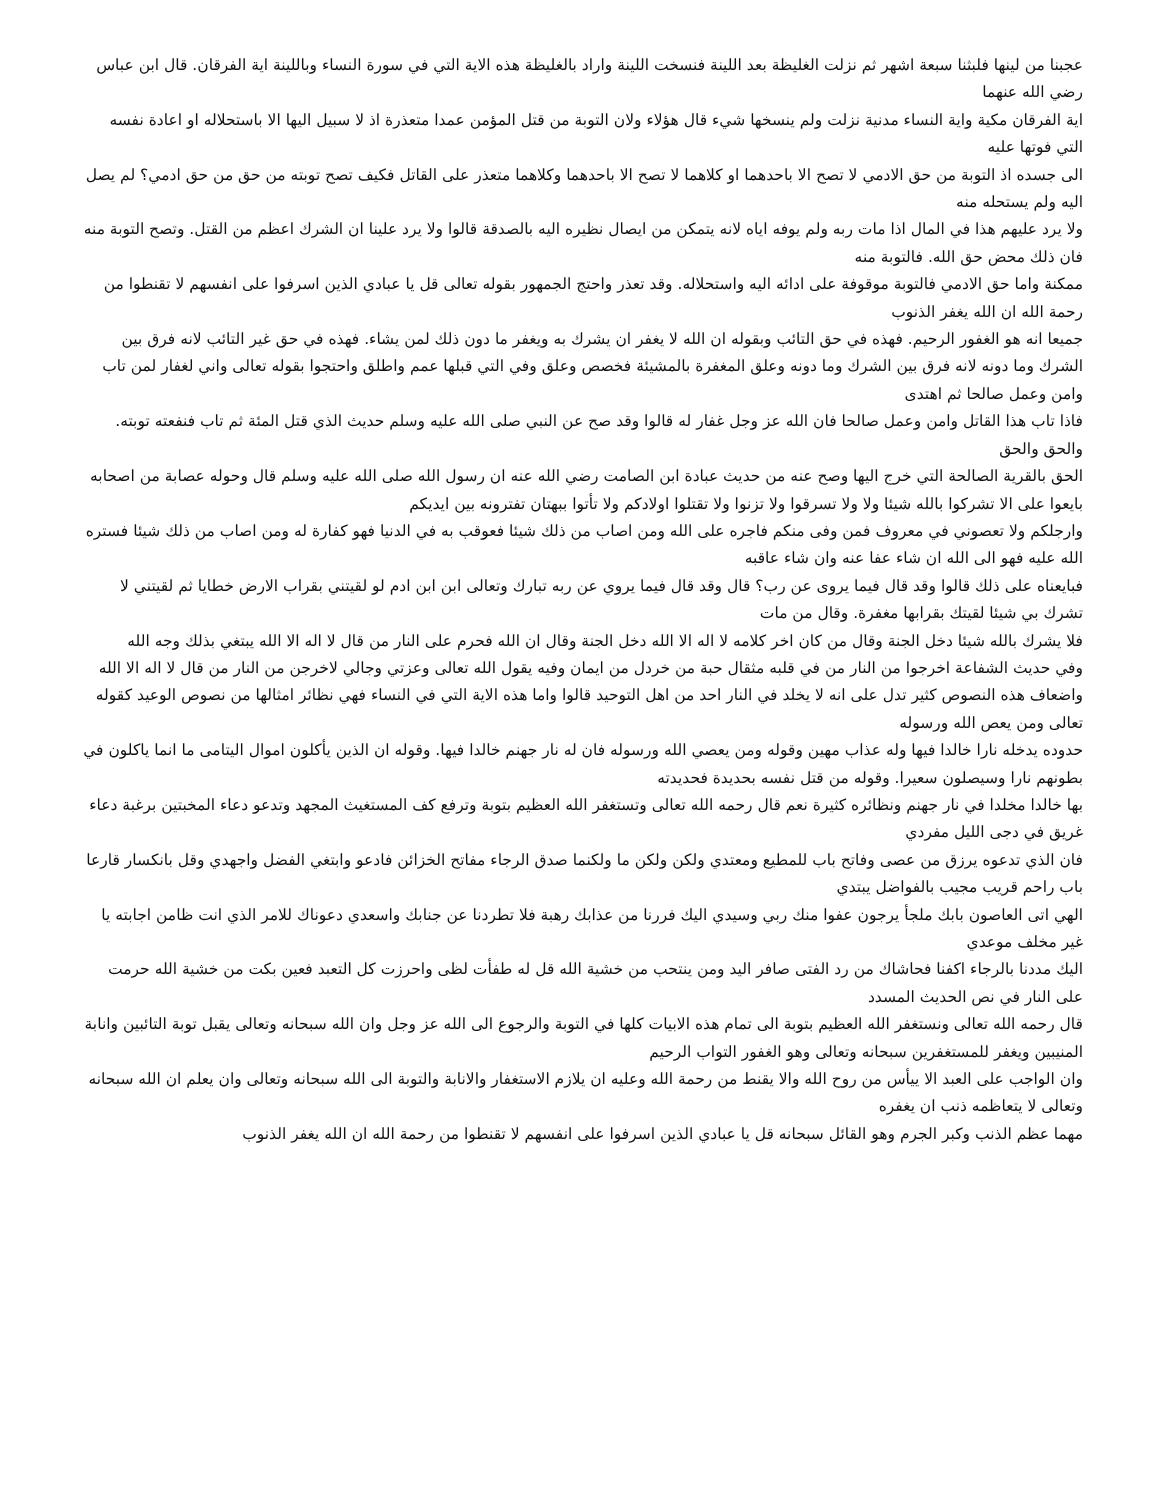عجبنا من لينها فلبثنا سبعة اشهر ثم نزلت الغليظة بعد اللينة فنسخت اللينة واراد بالغليظة هذه الاية التي في سورة النساء وباللينة اية الفرقان. قال ابن عباس رضي الله عنهما
اية الفرقان مكية واية النساء مدنية نزلت ولم ينسخها شيء قال هؤلاء ولان التوبة من قتل المؤمن عمدا متعذرة اذ لا سبيل اليها الا باستحلاله او اعادة نفسه التي فوتها عليه
الى جسده اذ التوبة من حق الادمي لا تصح الا باحدهما او كلاهما لا تصح الا باحدهما وكلاهما متعذر على القاتل فكيف تصح توبته من حق من حق ادمي؟ لم يصل اليه ولم يستحله منه
ولا يرد عليهم هذا في المال اذا مات ربه ولم يوفه اياه لانه يتمكن من ايصال نظيره اليه بالصدقة قالوا ولا يرد علينا ان الشرك اعظم من القتل. وتصح التوبة منه فان ذلك محض حق الله. فالتوبة منه
ممكنة واما حق الادمي فالتوبة موقوفة على ادائه اليه واستحلاله. وقد تعذر واحتج الجمهور بقوله تعالى قل يا عبادي الذين اسرفوا على انفسهم لا تقنطوا من رحمة الله ان الله يغفر الذنوب
جميعا انه هو الغفور الرحيم. فهذه في حق التائب وبقوله ان الله لا يغفر ان يشرك به ويغفر ما دون ذلك لمن يشاء. فهذه في حق غير التائب لانه فرق بين
الشرك وما دونه لانه فرق بين الشرك وما دونه وعلق المغفرة بالمشيئة فخصص وعلق وفي التي قبلها عمم واطلق واحتجوا بقوله تعالى واني لغفار لمن تاب وامن وعمل صالحا ثم اهتدى
فاذا تاب هذا القاتل وامن وعمل صالحا فان الله عز وجل غفار له قالوا وقد صح عن النبي صلى الله عليه وسلم حديث الذي قتل المئة ثم تاب فنفعته توبته. والحق والحق
الحق بالقرية الصالحة التي خرج اليها وصح عنه من حديث عبادة ابن الصامت رضي الله عنه ان رسول الله صلى الله عليه وسلم قال وحوله عصابة من اصحابه بايعوا على الا تشركوا بالله شيئا ولا ولا تسرقوا ولا تزنوا ولا تقتلوا اولادكم ولا تأتوا ببهتان تفترونه بين ايديكم
وارجلكم ولا تعصوني في معروف فمن وفى منكم فاجره على الله ومن اصاب من ذلك شيئا فعوقب به في الدنيا فهو كفارة له ومن اصاب من ذلك شيئا فستره الله عليه فهو الى الله ان شاء عفا عنه وان شاء عاقبه
فبايعناه على ذلك قالوا وقد قال فيما يروى عن رب؟ قال وقد قال فيما يروي عن ربه تبارك وتعالى ابن ابن ادم لو لقيتني بقراب الارض خطايا ثم لقيتني لا تشرك بي شيئا لقيتك بقرابها مغفرة. وقال من مات
فلا يشرك بالله شيئا دخل الجنة وقال من كان اخر كلامه لا اله الا الله دخل الجنة وقال ان الله فحرم على النار من قال لا اله الا الله يبتغي بذلك وجه الله
وفي حديث الشفاعة اخرجوا من النار من في قلبه مثقال حبة من خردل من ايمان وفيه يقول الله تعالى وعزتي وجالي لاخرجن من النار من قال لا اله الا الله
واضعاف هذه النصوص كثير تدل على انه لا يخلد في النار احد من اهل التوحيد قالوا واما هذه الاية التي في النساء فهي نظائر امثالها من نصوص الوعيد كقوله تعالى ومن يعص الله ورسوله
حدوده يدخله نارا خالدا فيها وله عذاب مهين وقوله ومن يعصي الله ورسوله فان له نار جهنم خالدا فيها. وقوله ان الذين يأكلون اموال اليتامى ما انما ياكلون في بطونهم نارا وسيصلون سعيرا. وقوله من قتل نفسه بحديدة فحديدته
بها خالدا مخلدا في نار جهنم ونظائره كثيرة نعم قال رحمه الله تعالى وتستغفر الله العظيم بتوبة وترفع كف المستغيث المجهد وتدعو دعاء المخبتين برغبة دعاء غريق في دجى الليل مفردي
فان الذي تدعوه يرزق من عصى وفاتح باب للمطيع ومعتدي ولكن ولكن ما ولكنما صدق الرجاء مفاتح الخزائن فادعو وابتغي الفضل واجهدي وقل بانكسار قارعا باب راحم قريب مجيب بالفواضل يبتدي
الهي اتى العاصون بابك ملجأ يرجون عفوا منك ربي وسيدي اليك فررنا من عذابك رهبة فلا تطردنا عن جنابك واسعدي دعوناك للامر الذي انت ظامن اجابته يا غير مخلف موعدي
اليك مددنا بالرجاء اكفنا فحاشاك من رد الفتى صافر اليد ومن ينتحب من خشية الله قل له طفأت لظى واحرزت كل التعبد فعين بكت من خشية الله حرمت على النار في نص الحديث المسدد
قال رحمه الله تعالى ونستغفر الله العظيم بتوبة الى تمام هذه الابيات كلها في التوبة والرجوع الى الله عز وجل وان الله سبحانه وتعالى يقبل توبة التائبين وانابة المنيبين ويغفر للمستغفرين سبحانه وتعالى وهو الغفور التواب الرحيم
وان الواجب على العبد الا ييأس من روح الله والا يقنط من رحمة الله وعليه ان يلازم الاستغفار والانابة والتوبة الى الله سبحانه وتعالى وان يعلم ان الله سبحانه وتعالى لا يتعاظمه ذنب ان يغفره
مهما عظم الذنب وكبر الجرم وهو القائل سبحانه قل يا عبادي الذين اسرفوا على انفسهم لا تقنطوا من رحمة الله ان الله يغفر الذنوب